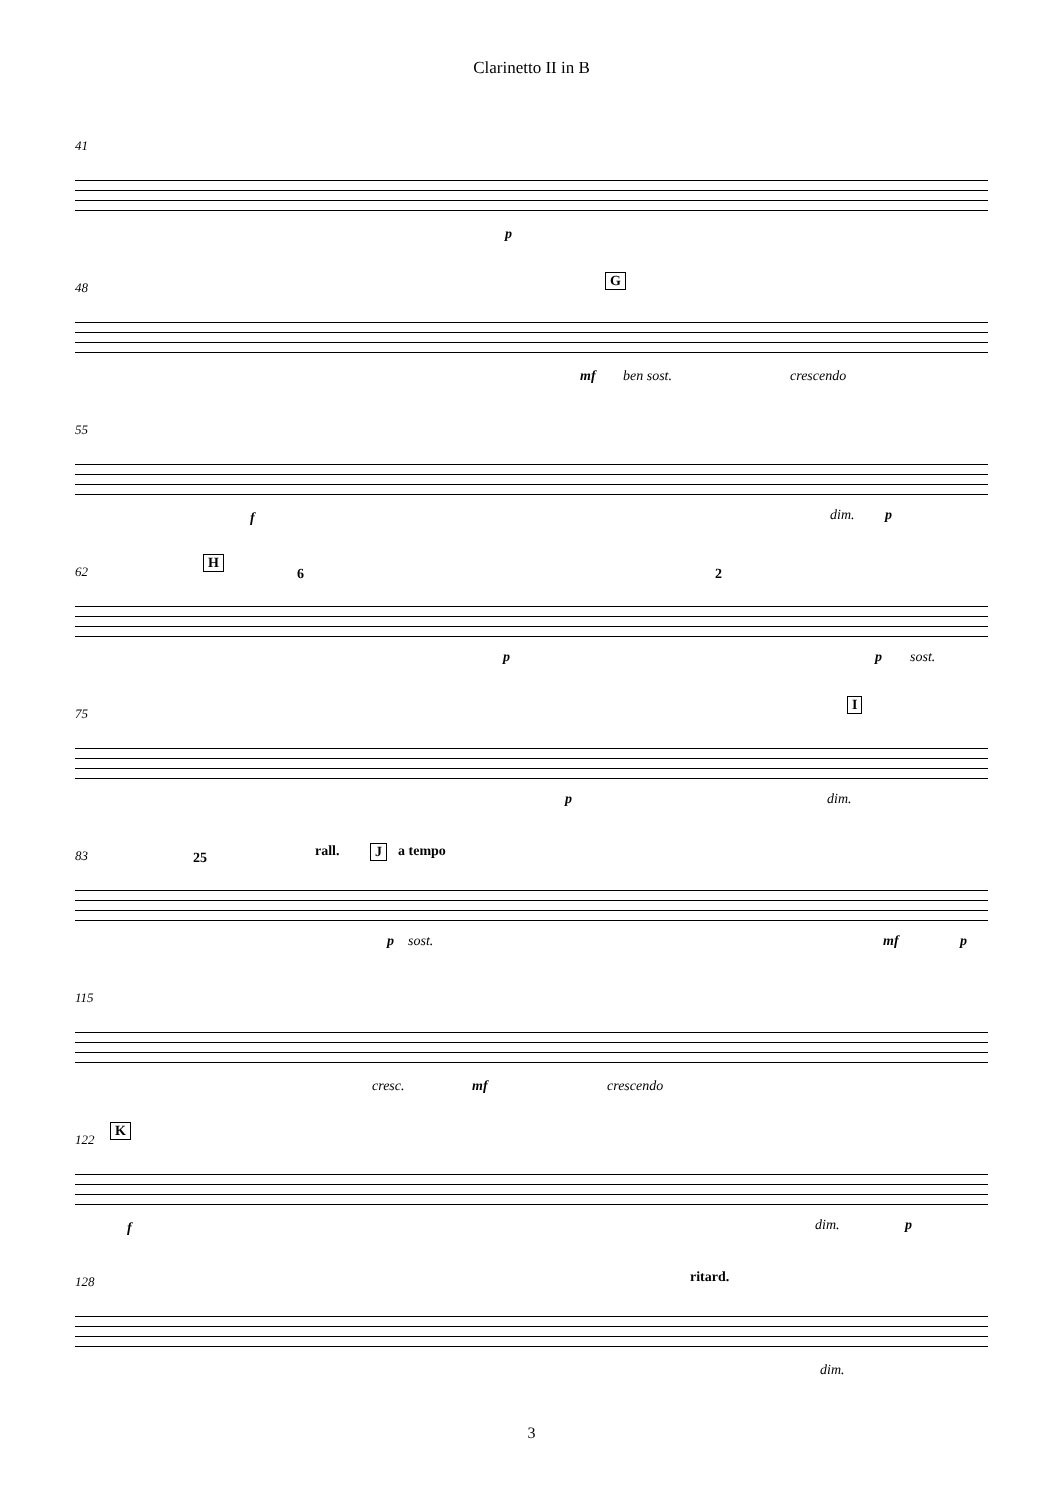Clarinetto II in B
41
p
48 G
mf ben sost. crescendo
55
f dim. p
62
H
6 2
p p sost.
75
I
p dim.
83 25 rall. J a tempo
p sost. mf p
115
cresc. mf crescendo
122
K
f dim. p
128 ritard.
dim.
3